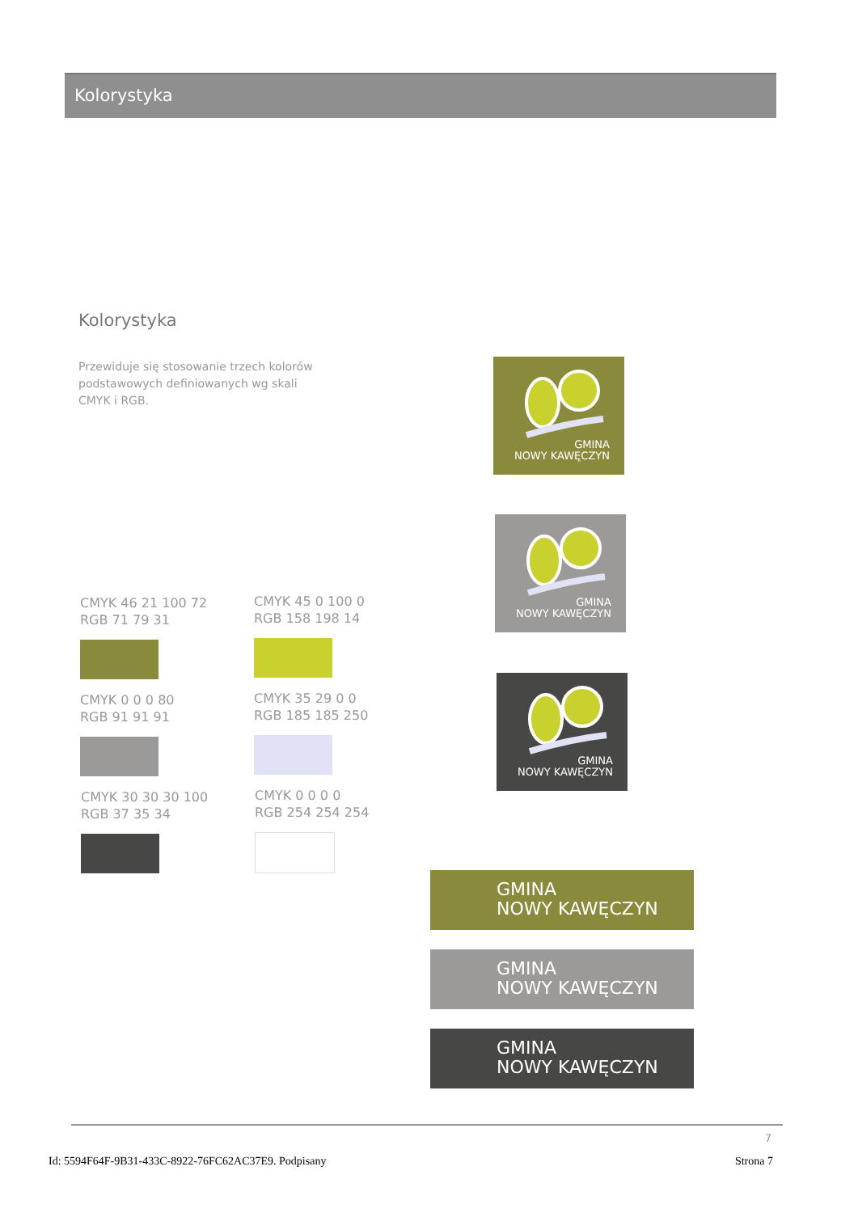Kolorystyka
Kolorystyka
Przewiduje się stosowanie trzech kolorów podstawowych definiowanych wg skali CMYK i RGB.
CMYK 46 21 100 72
RGB 71 79 31
CMYK 45 0 100 0
RGB 158 198 14
CMYK 0 0 0 80
RGB 91 91 91
CMYK 35 29 0 0
RGB 185 185 250
CMYK 30 30 30 100
RGB 37 35 34
CMYK 0 0 0 0
RGB 254 254 254
GMINA
NOWY KAWĘCZYN
GMINA
NOWY KAWĘCZYN
GMINA
NOWY KAWĘCZYN
GMINA
NOWY KAWĘCZYN
GMINA
NOWY KAWĘCZYN
GMINA
NOWY KAWĘCZYN
7
Id: 5594F64F-9B31-433C-8922-76FC62AC37E9. Podpisany
Strona 7